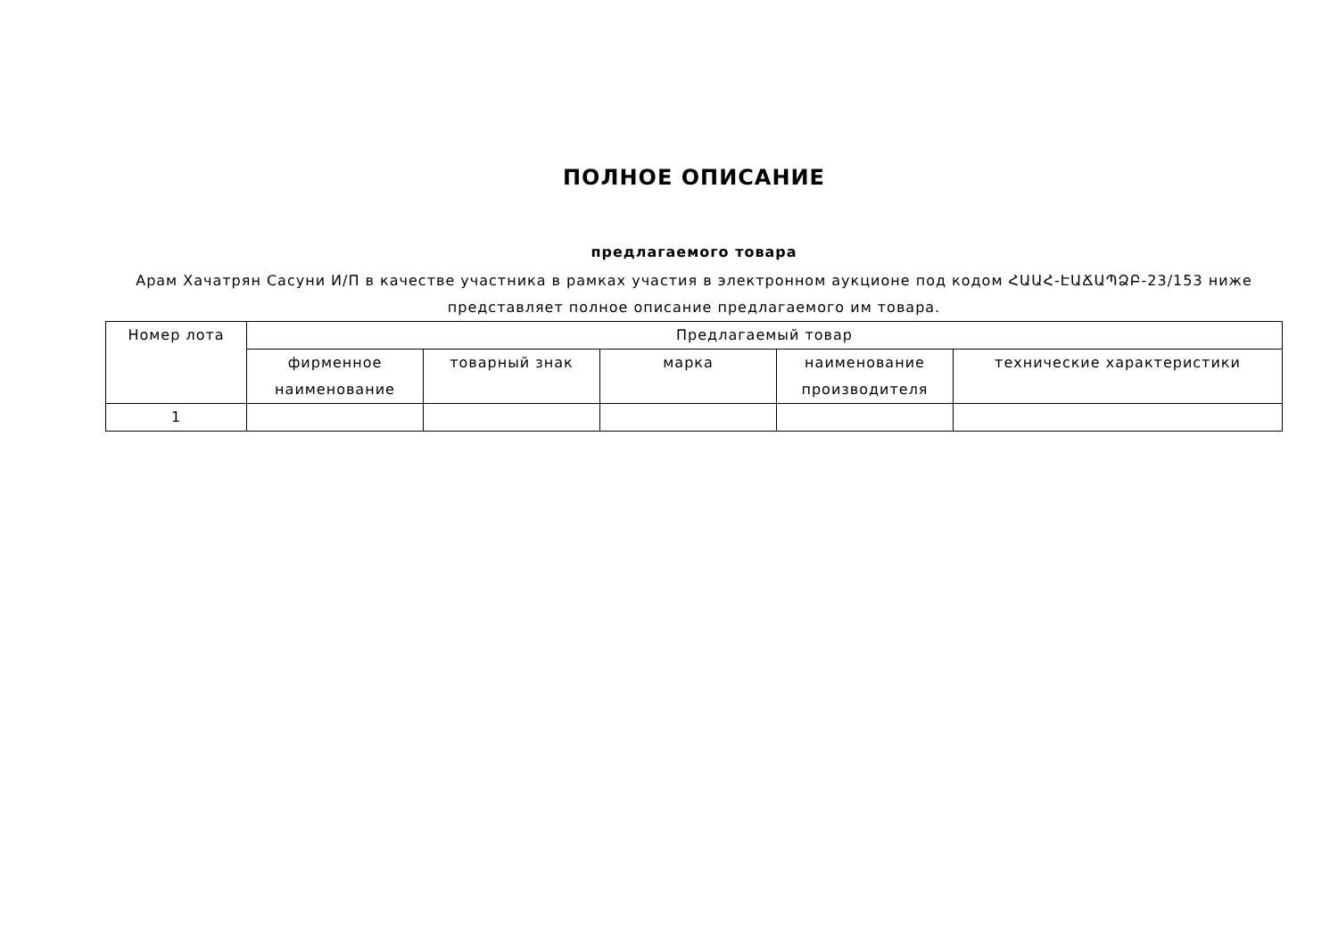ПОЛНОЕ ОПИСАНИЕ
предлагаемого товара
Арам Хачатрян Сасуни И/П в качестве участника в рамках участия в электронном аукционе под кодом ՀԱԱՀ-ԷԱՃԱՊՁԲ-23/153 ниже представляет полное описание предлагаемого им товара.
| Номер лота | Предлагаемый товар | | | | |
| --- | --- | --- | --- | --- | --- |
| | фирменное наименование | товарный знак | марка | наименование производителя | технические характеристики |
| 1 | | | | | |